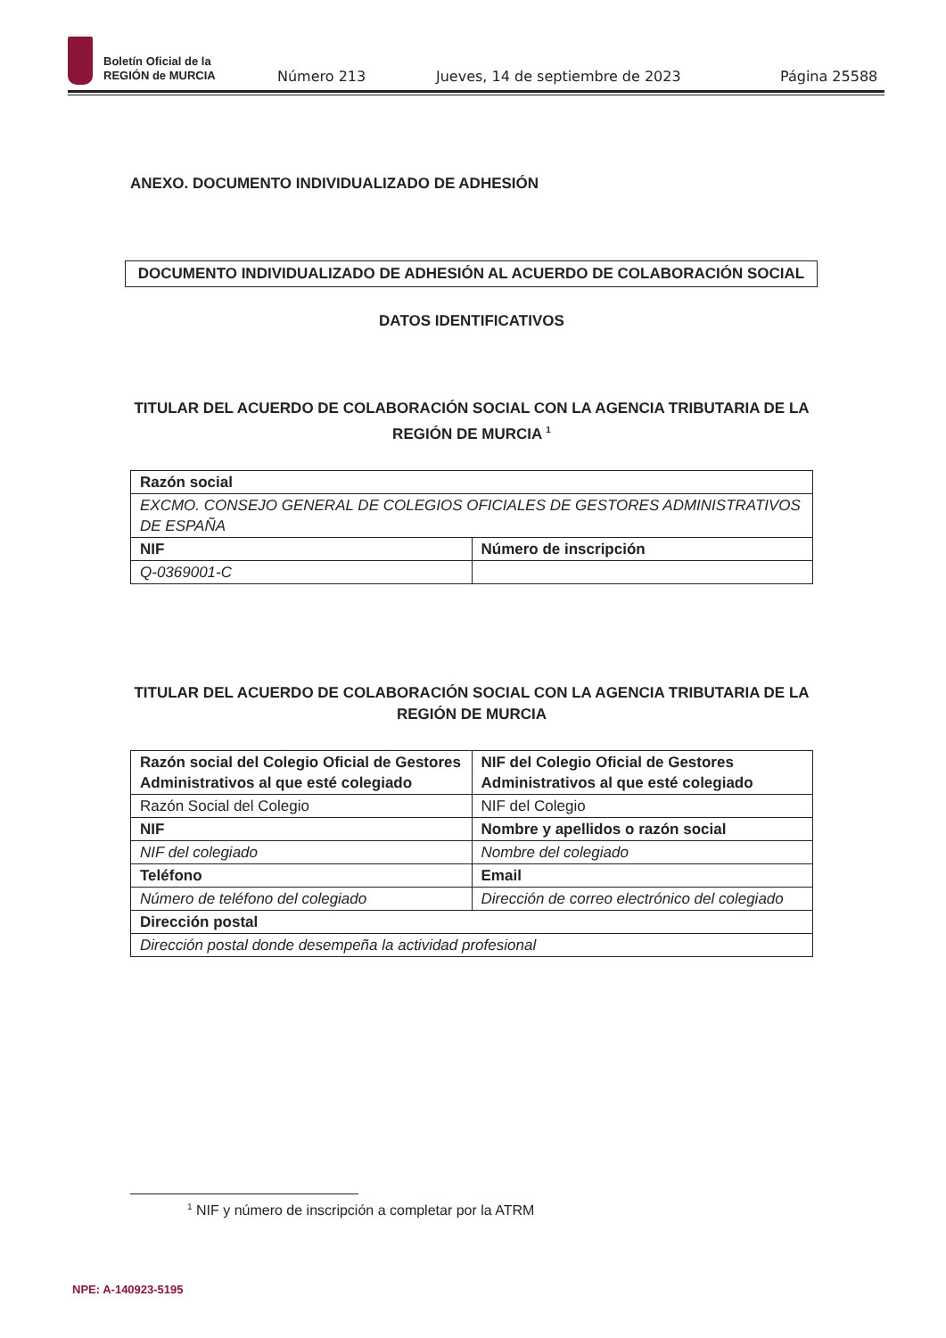Boletín Oficial de la
REGIÓN de MURCIA
Número 213 Jueves, 14 de septiembre de 2023 Página 25588
ANEXO. DOCUMENTO INDIVIDUALIZADO DE ADHESIÓN
DOCUMENTO INDIVIDUALIZADO DE ADHESIÓN AL ACUERDO DE COLABORACIÓN SOCIAL
DATOS IDENTIFICATIVOS
TITULAR DEL ACUERDO DE COLABORACIÓN SOCIAL CON LA AGENCIA TRIBUTARIA DE LA REGIÓN DE MURCIA <sup>1</sup>
| Razón social | |
| EXCMO. CONSEJO GENERAL DE COLEGIOS OFICIALES DE GESTORES ADMINISTRATIVOS DE ESPAÑA | |
| NIF | Número de inscripción |
| Q-0369001-C | |
TITULAR DEL ACUERDO DE COLABORACIÓN SOCIAL CON LA AGENCIA TRIBUTARIA DE LA REGIÓN DE MURCIA
| Razón social del Colegio Oficial de Gestores Administrativos al que esté colegiado | NIF del Colegio Oficial de Gestores Administrativos al que esté colegiado |
| Razón Social del Colegio | NIF del Colegio |
| NIF | Nombre y apellidos o razón social |
| NIF del colegiado | Nombre del colegiado |
| Teléfono | Email |
| Número de teléfono del colegiado | Dirección de correo electrónico del colegiado |
| Dirección postal | |
| Dirección postal donde desempeña la actividad profesional | |
<sup>1</sup> NIF y número de inscripción a completar por la ATRM
NPE: A-140923-5195